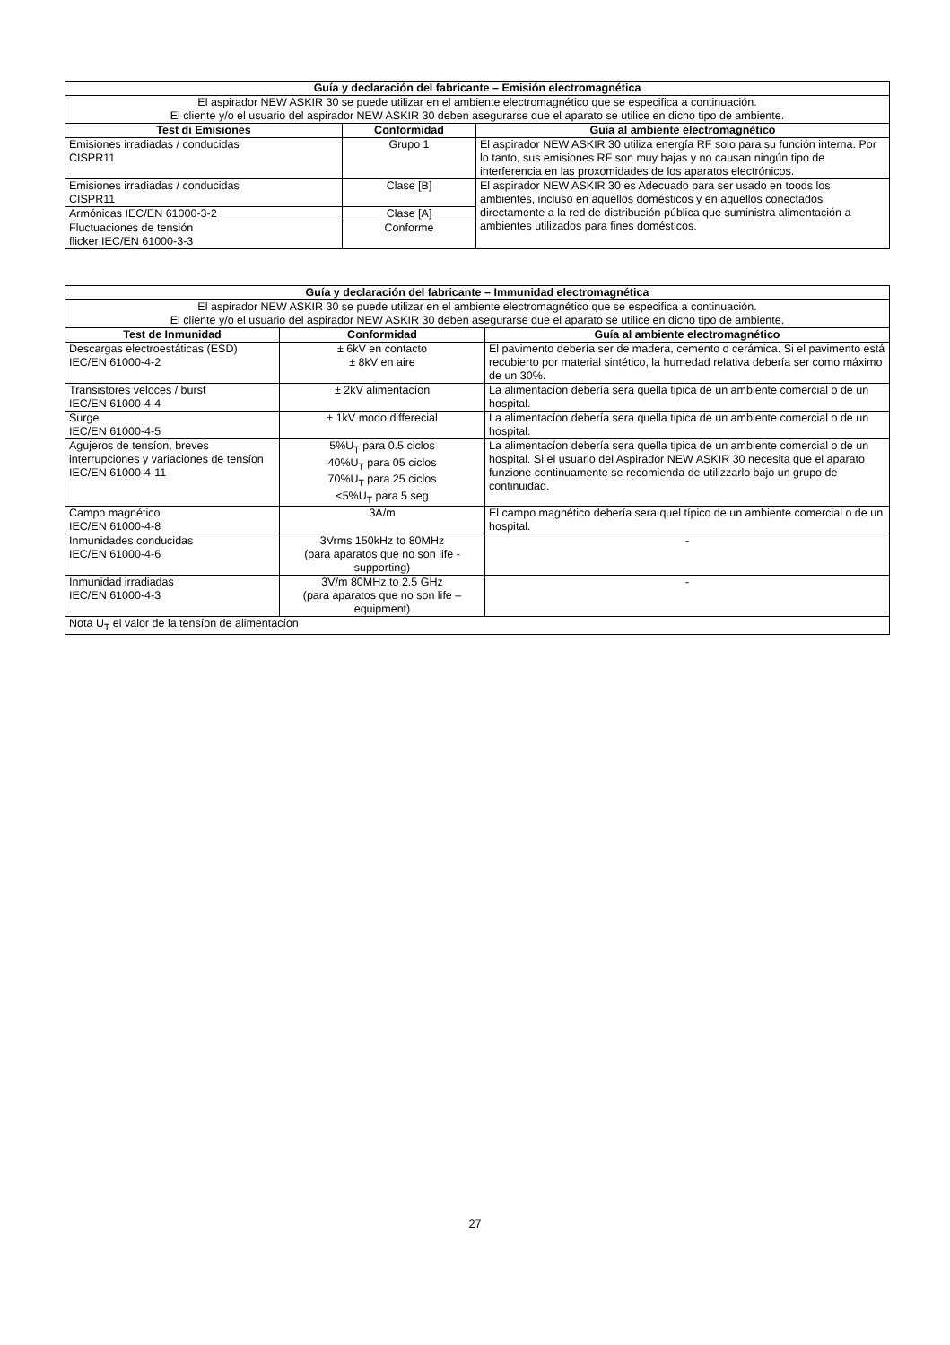| Guía y declaración del fabricante – Emisión electromagnética | | |
| --- | --- | --- |
| El aspirador NEW ASKIR 30 se puede utilizar en el ambiente electromagnético que se especifica a continuación. El cliente y/o el usuario del aspirador NEW ASKIR 30 deben asegurarse que el aparato se utilice en dicho tipo de ambiente. | | |
| Test di Emisiones | Conformidad | Guía al ambiente electromagnético |
| Emisiones irradiadas / conducidas CISPR11 | Grupo 1 | El aspirador NEW ASKIR 30 utiliza energía RF solo para su función interna. Por lo tanto, sus emisiones RF son muy bajas y no causan ningún tipo de interferencia en las proxomidades de los aparatos electrónicos. |
| Emisiones irradiadas / conducidas CISPR11 | Clase [B] | El aspirador NEW ASKIR 30 es Adecuado para ser usado en toods los ambientes, incluso en aquellos domésticos y en aquellos conectados directamente a la red de distribución pública que suministra alimentación a ambientes utilizados para fines domésticos. |
| Armónicas IEC/EN 61000-3-2 | Clase [A] | |
| Fluctuaciones de tensión flicker IEC/EN 61000-3-3 | Conforme | |
| Guía y declaración del fabricante – Immunidad electromagnética | | |
| --- | --- | --- |
| El aspirador NEW ASKIR 30 se puede utilizar en el ambiente electromagnético que se especifica a continuación. El cliente y/o el usuario del aspirador NEW ASKIR 30 deben asegurarse que el aparato se utilice en dicho tipo de ambiente. | | |
| Test de Inmunidad | Conformidad | Guía al ambiente electromagnético |
| Descargas electroestáticas (ESD) IEC/EN 61000-4-2 | ± 6kV en contacto ± 8kV en aire | El pavimento debería ser de madera, cemento o cerámica. Si el pavimento está recubierto por material sintético, la humedad relativa debería ser como máximo de un 30%. |
| Transistores veloces / burst IEC/EN 61000-4-4 | ± 2kV alimentacíon | La alimentacíon debería sera quella tipica de un ambiente comercial o de un hospital. |
| Surge IEC/EN 61000-4-5 | ± 1kV modo differecial | La alimentacíon debería sera quella tipica de un ambiente comercial o de un hospital. |
| Agujeros de tensíon, breves interrupciones y variaciones de tensíon IEC/EN 61000-4-11 | 5%U<sub>T</sub> para 0.5 ciclos 40%U<sub>T</sub> para 05 ciclos 70%U<sub>T</sub> para 25 ciclos <5%U<sub>T</sub> para 5 seg | La alimentacíon debería sera quella tipica de un ambiente comercial o de un hospital. Si el usuario del Aspirador NEW ASKIR 30 necesita que el aparato funzione continuamente se recomienda de utilizzarlo bajo un grupo de continuidad. |
| Campo magnético IEC/EN 61000-4-8 | 3A/m | El campo magnético debería sera quel típico de un ambiente comercial o de un hospital. |
| Inmunidades conducidas IEC/EN 61000-4-6 | 3Vrms 150kHz to 80MHz (para aparatos que no son life - supporting) | - |
| Inmunidad irradiadas IEC/EN 61000-4-3 | 3V/m 80MHz to 2.5 GHz (para aparatos que no son life – equipment) | - |
| Nota U<sub>T</sub> el valor de la tensíon de alimentacíon | | |
27